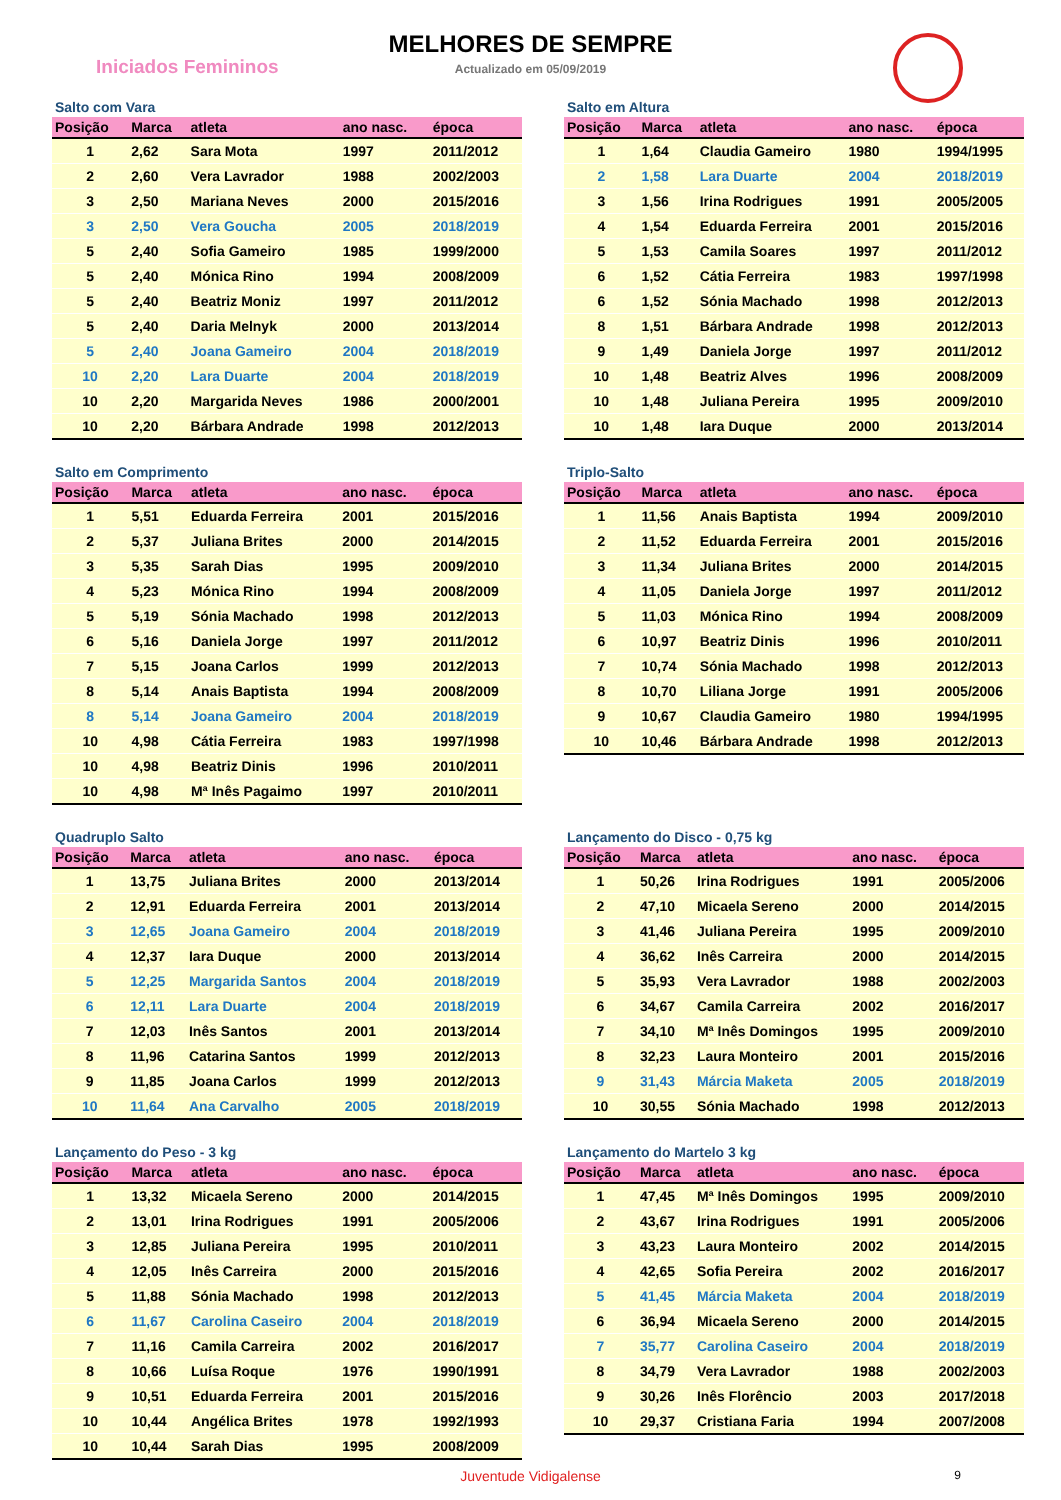MELHORES DE SEMPRE
Actualizado em 05/09/2019
Iniciados Femininos
Salto com Vara
| Posição | Marca | atleta | ano nasc. | época |
| --- | --- | --- | --- | --- |
| 1 | 2,62 | Sara Mota | 1997 | 2011/2012 |
| 2 | 2,60 | Vera Lavrador | 1988 | 2002/2003 |
| 3 | 2,50 | Mariana Neves | 2000 | 2015/2016 |
| 3 | 2,50 | Vera Goucha | 2005 | 2018/2019 |
| 5 | 2,40 | Sofia Gameiro | 1985 | 1999/2000 |
| 5 | 2,40 | Mónica Rino | 1994 | 2008/2009 |
| 5 | 2,40 | Beatriz Moniz | 1997 | 2011/2012 |
| 5 | 2,40 | Daria Melnyk | 2000 | 2013/2014 |
| 5 | 2,40 | Joana Gameiro | 2004 | 2018/2019 |
| 10 | 2,20 | Lara Duarte | 2004 | 2018/2019 |
| 10 | 2,20 | Margarida Neves | 1986 | 2000/2001 |
| 10 | 2,20 | Bárbara Andrade | 1998 | 2012/2013 |
Salto em Altura
| Posição | Marca | atleta | ano nasc. | época |
| --- | --- | --- | --- | --- |
| 1 | 1,64 | Claudia Gameiro | 1980 | 1994/1995 |
| 2 | 1,58 | Lara Duarte | 2004 | 2018/2019 |
| 3 | 1,56 | Irina Rodrigues | 1991 | 2005/2005 |
| 4 | 1,54 | Eduarda Ferreira | 2001 | 2015/2016 |
| 5 | 1,53 | Camila Soares | 1997 | 2011/2012 |
| 6 | 1,52 | Cátia Ferreira | 1983 | 1997/1998 |
| 6 | 1,52 | Sónia Machado | 1998 | 2012/2013 |
| 8 | 1,51 | Bárbara Andrade | 1998 | 2012/2013 |
| 9 | 1,49 | Daniela Jorge | 1997 | 2011/2012 |
| 10 | 1,48 | Beatriz Alves | 1996 | 2008/2009 |
| 10 | 1,48 | Juliana Pereira | 1995 | 2009/2010 |
| 10 | 1,48 | Iara Duque | 2000 | 2013/2014 |
Salto em Comprimento
| Posição | Marca | atleta | ano nasc. | época |
| --- | --- | --- | --- | --- |
| 1 | 5,51 | Eduarda Ferreira | 2001 | 2015/2016 |
| 2 | 5,37 | Juliana Brites | 2000 | 2014/2015 |
| 3 | 5,35 | Sarah Dias | 1995 | 2009/2010 |
| 4 | 5,23 | Mónica Rino | 1994 | 2008/2009 |
| 5 | 5,19 | Sónia Machado | 1998 | 2012/2013 |
| 6 | 5,16 | Daniela Jorge | 1997 | 2011/2012 |
| 7 | 5,15 | Joana Carlos | 1999 | 2012/2013 |
| 8 | 5,14 | Anais Baptista | 1994 | 2008/2009 |
| 8 | 5,14 | Joana Gameiro | 2004 | 2018/2019 |
| 10 | 4,98 | Cátia Ferreira | 1983 | 1997/1998 |
| 10 | 4,98 | Beatriz Dinis | 1996 | 2010/2011 |
| 10 | 4,98 | Mª Inês Pagaimo | 1997 | 2010/2011 |
Triplo-Salto
| Posição | Marca | atleta | ano nasc. | época |
| --- | --- | --- | --- | --- |
| 1 | 11,56 | Anais Baptista | 1994 | 2009/2010 |
| 2 | 11,52 | Eduarda Ferreira | 2001 | 2015/2016 |
| 3 | 11,34 | Juliana Brites | 2000 | 2014/2015 |
| 4 | 11,05 | Daniela Jorge | 1997 | 2011/2012 |
| 5 | 11,03 | Mónica Rino | 1994 | 2008/2009 |
| 6 | 10,97 | Beatriz Dinis | 1996 | 2010/2011 |
| 7 | 10,74 | Sónia Machado | 1998 | 2012/2013 |
| 8 | 10,70 | Liliana Jorge | 1991 | 2005/2006 |
| 9 | 10,67 | Claudia Gameiro | 1980 | 1994/1995 |
| 10 | 10,46 | Bárbara Andrade | 1998 | 2012/2013 |
Quadruplo Salto
| Posição | Marca | atleta | ano nasc. | época |
| --- | --- | --- | --- | --- |
| 1 | 13,75 | Juliana Brites | 2000 | 2013/2014 |
| 2 | 12,91 | Eduarda Ferreira | 2001 | 2013/2014 |
| 3 | 12,65 | Joana Gameiro | 2004 | 2018/2019 |
| 4 | 12,37 | Iara Duque | 2000 | 2013/2014 |
| 5 | 12,25 | Margarida Santos | 2004 | 2018/2019 |
| 6 | 12,11 | Lara Duarte | 2004 | 2018/2019 |
| 7 | 12,03 | Inês Santos | 2001 | 2013/2014 |
| 8 | 11,96 | Catarina Santos | 1999 | 2012/2013 |
| 9 | 11,85 | Joana Carlos | 1999 | 2012/2013 |
| 10 | 11,64 | Ana Carvalho | 2005 | 2018/2019 |
Lançamento do Disco - 0,75 kg
| Posição | Marca | atleta | ano nasc. | época |
| --- | --- | --- | --- | --- |
| 1 | 50,26 | Irina Rodrigues | 1991 | 2005/2006 |
| 2 | 47,10 | Micaela Sereno | 2000 | 2014/2015 |
| 3 | 41,46 | Juliana Pereira | 1995 | 2009/2010 |
| 4 | 36,62 | Inês Carreira | 2000 | 2014/2015 |
| 5 | 35,93 | Vera Lavrador | 1988 | 2002/2003 |
| 6 | 34,67 | Camila Carreira | 2002 | 2016/2017 |
| 7 | 34,10 | Mª Inês Domingos | 1995 | 2009/2010 |
| 8 | 32,23 | Laura Monteiro | 2001 | 2015/2016 |
| 9 | 31,43 | Márcia Maketa | 2005 | 2018/2019 |
| 10 | 30,55 | Sónia Machado | 1998 | 2012/2013 |
Lançamento do Peso - 3 kg
| Posição | Marca | atleta | ano nasc. | época |
| --- | --- | --- | --- | --- |
| 1 | 13,32 | Micaela Sereno | 2000 | 2014/2015 |
| 2 | 13,01 | Irina Rodrigues | 1991 | 2005/2006 |
| 3 | 12,85 | Juliana Pereira | 1995 | 2010/2011 |
| 4 | 12,05 | Inês Carreira | 2000 | 2015/2016 |
| 5 | 11,88 | Sónia Machado | 1998 | 2012/2013 |
| 6 | 11,67 | Carolina Caseiro | 2004 | 2018/2019 |
| 7 | 11,16 | Camila Carreira | 2002 | 2016/2017 |
| 8 | 10,66 | Luísa Roque | 1976 | 1990/1991 |
| 9 | 10,51 | Eduarda Ferreira | 2001 | 2015/2016 |
| 10 | 10,44 | Angélica Brites | 1978 | 1992/1993 |
| 10 | 10,44 | Sarah Dias | 1995 | 2008/2009 |
Lançamento do Martelo 3 kg
| Posição | Marca | atleta | ano nasc. | época |
| --- | --- | --- | --- | --- |
| 1 | 47,45 | Mª Inês Domingos | 1995 | 2009/2010 |
| 2 | 43,67 | Irina Rodrigues | 1991 | 2005/2006 |
| 3 | 43,23 | Laura Monteiro | 2002 | 2014/2015 |
| 4 | 42,65 | Sofia Pereira | 2002 | 2016/2017 |
| 5 | 41,45 | Márcia Maketa | 2004 | 2018/2019 |
| 6 | 36,94 | Micaela Sereno | 2000 | 2014/2015 |
| 7 | 35,77 | Carolina Caseiro | 2004 | 2018/2019 |
| 8 | 34,79 | Vera Lavrador | 1988 | 2002/2003 |
| 9 | 30,26 | Inês Florêncio | 2003 | 2017/2018 |
| 10 | 29,37 | Cristiana Faria | 1994 | 2007/2008 |
Juventude Vidigalense 9